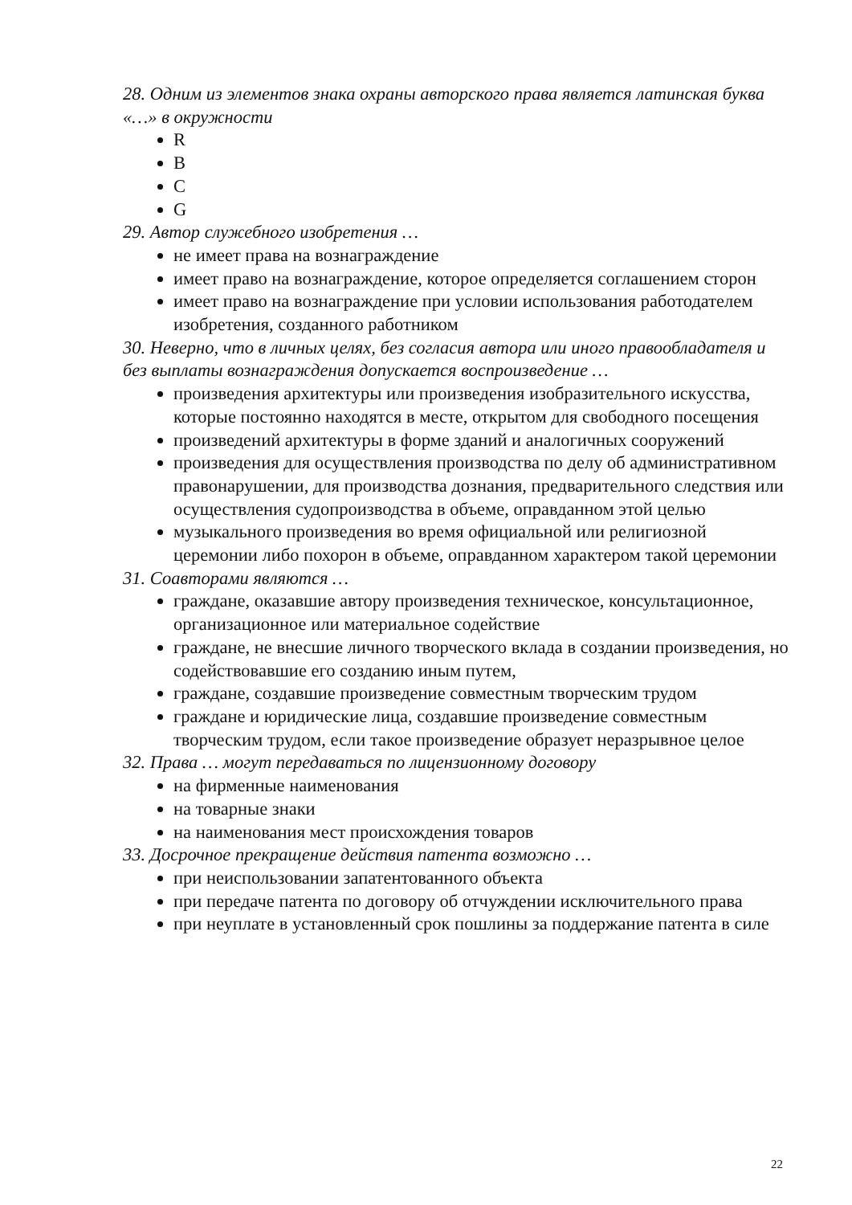28. Одним из элементов знака охраны авторского права является латинская буква «…» в окружности
R
B
C
G
29. Автор служебного изобретения …
не имеет права на вознаграждение
имеет право на вознаграждение, которое определяется соглашением сторон
имеет право на вознаграждение при условии использования работодателем изобретения, созданного работником
30. Неверно, что в личных целях, без согласия автора или иного правообладателя и без выплаты вознаграждения допускается воспроизведение …
произведения архитектуры или произведения изобразительного искусства, которые постоянно находятся в месте, открытом для свободного посещения
произведений архитектуры в форме зданий и аналогичных сооружений
произведения для осуществления производства по делу об административном правонарушении, для производства дознания, предварительного следствия или осуществления судопроизводства в объеме, оправданном этой целью
музыкального произведения во время официальной или религиозной церемонии либо похорон в объеме, оправданном характером такой церемонии
31. Соавторами являются …
граждане, оказавшие автору произведения техническое, консультационное, организационное или материальное содействие
граждане, не внесшие личного творческого вклада в создании произведения, но содействовавшие его созданию иным путем,
граждане, создавшие произведение совместным творческим трудом
граждане и юридические лица, создавшие произведение совместным творческим трудом, если такое произведение образует неразрывное целое
32. Права … могут передаваться по лицензионному договору
на фирменные наименования
на товарные знаки
на наименования мест происхождения товаров
33. Досрочное прекращение действия патента возможно …
при неиспользовании запатентованного объекта
при передаче патента по договору об отчуждении исключительного права
при неуплате в установленный срок пошлины за поддержание патента в силе
22